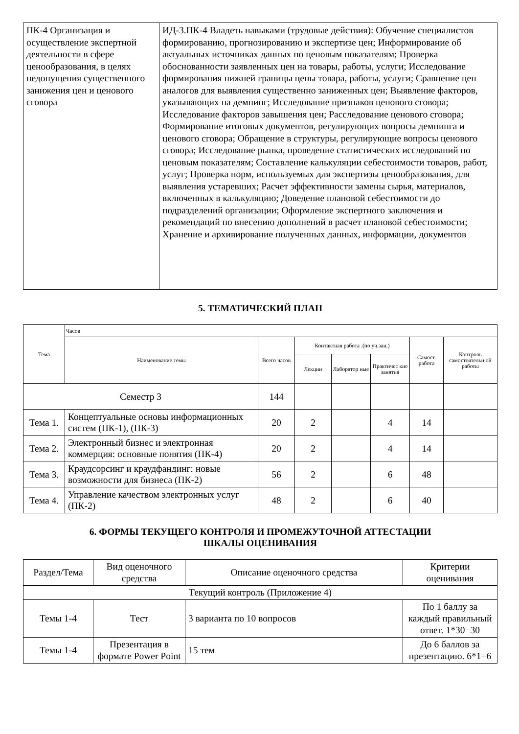| ПК-4 Организация и осуществление экспертной деятельности в сфере ценообразования, в целях недопущения существенного занижения цен и ценового сговора | ИД-3.ПК-4 Владеть навыками (трудовые действия): Обучение специалистов формированию, прогнозированию и экспертизе цен; Информирование об актуальных источниках данных по ценовым показателям; Проверка обоснованности заявленных цен на товары, работы, услуги; Исследование формирования нижней границы цены товара, работы, услуги; Сравнение цен аналогов для выявления существенно заниженных цен; Выявление факторов, указывающих на демпинг; Исследование признаков ценового сговора; Исследование факторов завышения цен; Расследование ценового сговора; Формирование итоговых документов, регулирующих вопросы демпинга и ценового сговора; Обращение в структуры, регулирующие вопросы ценового сговора; Исследование рынка, проведение статистических исследований по ценовым показателям; Составление калькуляции себестоимости товаров, работ, услуг; Проверка норм, используемых для экспертизы ценообразования, для выявления устаревших; Расчет эффективности замены сырья, материалов, включенных в калькуляцию; Доведение плановой себестоимости до подразделений организации; Оформление экспертного заключения и рекомендаций по внесению дополнений в расчет плановой себестоимости; Хранение и архивирование полученных данных, информации, документов |
5. ТЕМАТИЧЕСКИЙ ПЛАН
| Тема | Часов | | | | | | |
| --- | --- | --- | --- | --- | --- | --- | --- |
| | Наименование темы | Всего часов | Контактная работа .(по уч.зан.) | | | Самост. работа | Контроль самостоятельн ой работы |
| | | | Лекции | Лаборатор ные | Практичес кие занятия | | |
| Семестр 3 | | 144 | | | | | |
| Тема 1. | Концептуальные основы информационных систем (ПК-1), (ПК-3) | 20 | 2 | | 4 | 14 | |
| Тема 2. | Электронный бизнес и электронная коммерция: основные понятия (ПК-4) | 20 | 2 | | 4 | 14 | |
| Тема 3. | Краудсорсинг и краудфандинг: новые возможности для бизнеса (ПК-2) | 56 | 2 | | 6 | 48 | |
| Тема 4. | Управление качеством электронных услуг (ПК-2) | 48 | 2 | | 6 | 40 | |
6. ФОРМЫ ТЕКУЩЕГО КОНТРОЛЯ И ПРОМЕЖУТОЧНОЙ АТТЕСТАЦИИ
ШКАЛЫ ОЦЕНИВАНИЯ
| Раздел/Тема | Вид оценочного средства | Описание оценочного средства | Критерии оценивания |
| Текущий контроль (Приложение 4) | | | |
| Темы 1-4 | Тест | 3 варианта по 10 вопросов | По 1 баллу за каждый правильный ответ. 1*30=30 |
| Темы 1-4 | Презентация в формате Power Point | 15 тем | До 6 баллов за презентацию. 6*1=6 |